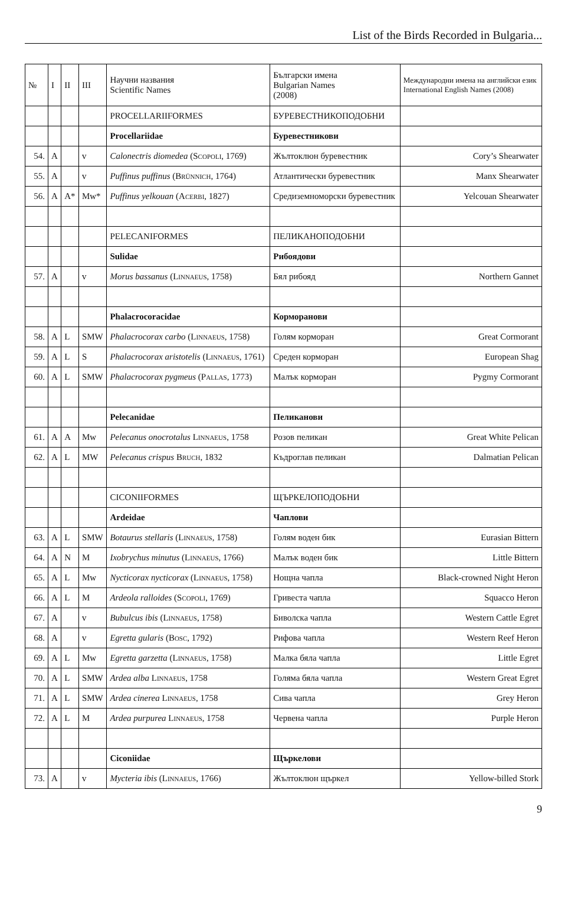List of the Birds Recorded in Bulgaria...
| № | I | II | III | Научни названия Scientific Names | Български имена Bulgarian Names (2008) | Международни имена на английски език International English Names (2008) |
| --- | --- | --- | --- | --- | --- | --- |
| | | | | PROCELLARIIFORMES | БУРЕВЕСТНИКОПОДОБНИ | |
| | | | | Procellariidae | Буревестникови | |
| 54. | A | | v | Calonectris diomedea ( Scopoli , 1769) | Жълтоклюн буревестник | Cory’s Shearwater |
| 55. | A | | v | Puffinus puffinus ( Brünnich , 1764) | Атлантически буревестник | Manx Shearwater |
| 56. | A | A* | Mw* | Puffinus yelkouan ( Acerbi , 1827) | Средиземноморски буревестник | Yelcouan Shearwater |
| | | | | PELECANIFORMES | ПЕЛИКАНОПОДОБНИ | |
| | | | | Sulidae | Рибоядови | |
| 57. | A | | v | Morus bassanus ( Linnaeus , 1758) | Бял рибояд | Northern Gannet |
| | | | | Phalacrocoracidae | Корморанови | |
| 58. | A | L | SMW | Phalacrocorax carbo ( Linnaeus , 1758) | Голям корморан | Great Cormorant |
| 59. | A | L | S | Phalacrocorax aristotelis ( Linnaeus , 1761) | Среден корморан | European Shag |
| 60. | A | L | SMW | Phalacrocorax pygmeus ( Pallas , 1773) | Малък корморан | Pygmy Cormorant |
| | | | | Pelecanidae | Пеликанови | |
| 61. | A | A | Mw | Pelecanus onocrotalus Linnaeus , 1758 | Розов пеликан | Great White Pelican |
| 62. | A | L | MW | Pelecanus crispus Bruch , 1832 | Къдроглав пеликан | Dalmatian Pelican |
| | | | | CICONIIFORMES | ЩЪРКЕЛОПОДОБНИ | |
| | | | | Ardeidae | Чаплови | |
| 63. | A | L | SMW | Botaurus stellaris ( Linnaeus , 1758) | Голям воден бик | Eurasian Bittern |
| 64. | A | N | M | Ixobrychus minutus ( Linnaeus , 1766) | Малък воден бик | Little Bittern |
| 65. | A | L | Mw | Nycticorax nycticorax ( Linnaeus , 1758) | Нощна чапла | Black-crowned Night Heron |
| 66. | A | L | M | Ardeola ralloides ( Scopoli , 1769) | Гривеста чапла | Squacco Heron |
| 67. | A | | v | Bubulcus ibis ( Linnaeus , 1758) | Биволска чапла | Western Cattle Egret |
| 68. | A | | v | Egretta gularis ( Bosc , 1792) | Рифова чапла | Western Reef Heron |
| 69. | A | L | Mw | Egretta garzetta ( Linnaeus , 1758) | Малка бяла чапла | Little Egret |
| 70. | A | L | SMW | Ardea alba Linnaeus , 1758 | Голяма бяла чапла | Western Great Egret |
| 71. | A | L | SMW | Ardea cinerea Linnaeus , 1758 | Сива чапла | Grey Heron |
| 72. | A | L | M | Ardea purpurea Linnaeus , 1758 | Червена чапла | Purple Heron |
| | | | | Ciconiidae | Щъркелови | |
| 73. | A | | v | Mycteria ibis ( Linnaeus , 1766) | Жълтоклюн щъркел | Yellow-billed Stork |
9